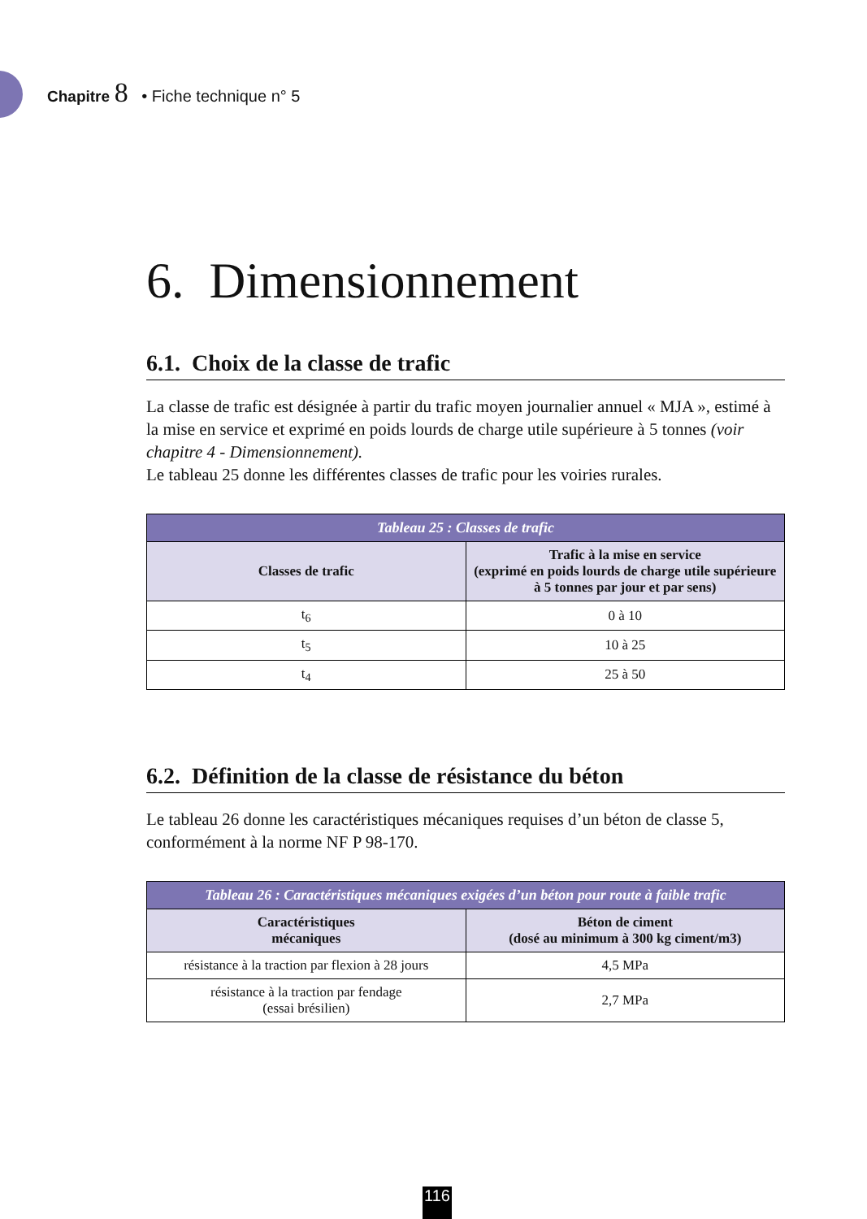Chapitre 8 • Fiche technique n° 5
6. Dimensionnement
6.1. Choix de la classe de trafic
La classe de trafic est désignée à partir du trafic moyen journalier annuel « MJA », estimé à la mise en service et exprimé en poids lourds de charge utile supérieure à 5 tonnes (voir chapitre 4 - Dimensionnement).
Le tableau 25 donne les différentes classes de trafic pour les voiries rurales.
| Tableau 25 : Classes de trafic | |
| --- | --- |
| Classes de trafic | Trafic à la mise en service (exprimé en poids lourds de charge utile supérieure à 5 tonnes par jour et par sens) |
| t<sub>6</sub> | 0 à 10 |
| t<sub>5</sub> | 10 à 25 |
| t<sub>4</sub> | 25 à 50 |
6.2. Définition de la classe de résistance du béton
Le tableau 26 donne les caractéristiques mécaniques requises d’un béton de classe 5, conformément à la norme NF P 98-170.
| Tableau 26 : Caractéristiques mécaniques exigées d’un béton pour route à faible trafic | |
| --- | --- |
| Caractéristiques mécaniques | Béton de ciment (dosé au minimum à 300 kg ciment/m3) |
| résistance à la traction par flexion à 28 jours | 4,5 MPa |
| résistance à la traction par fendage (essai brésilien) | 2,7 MPa |
116